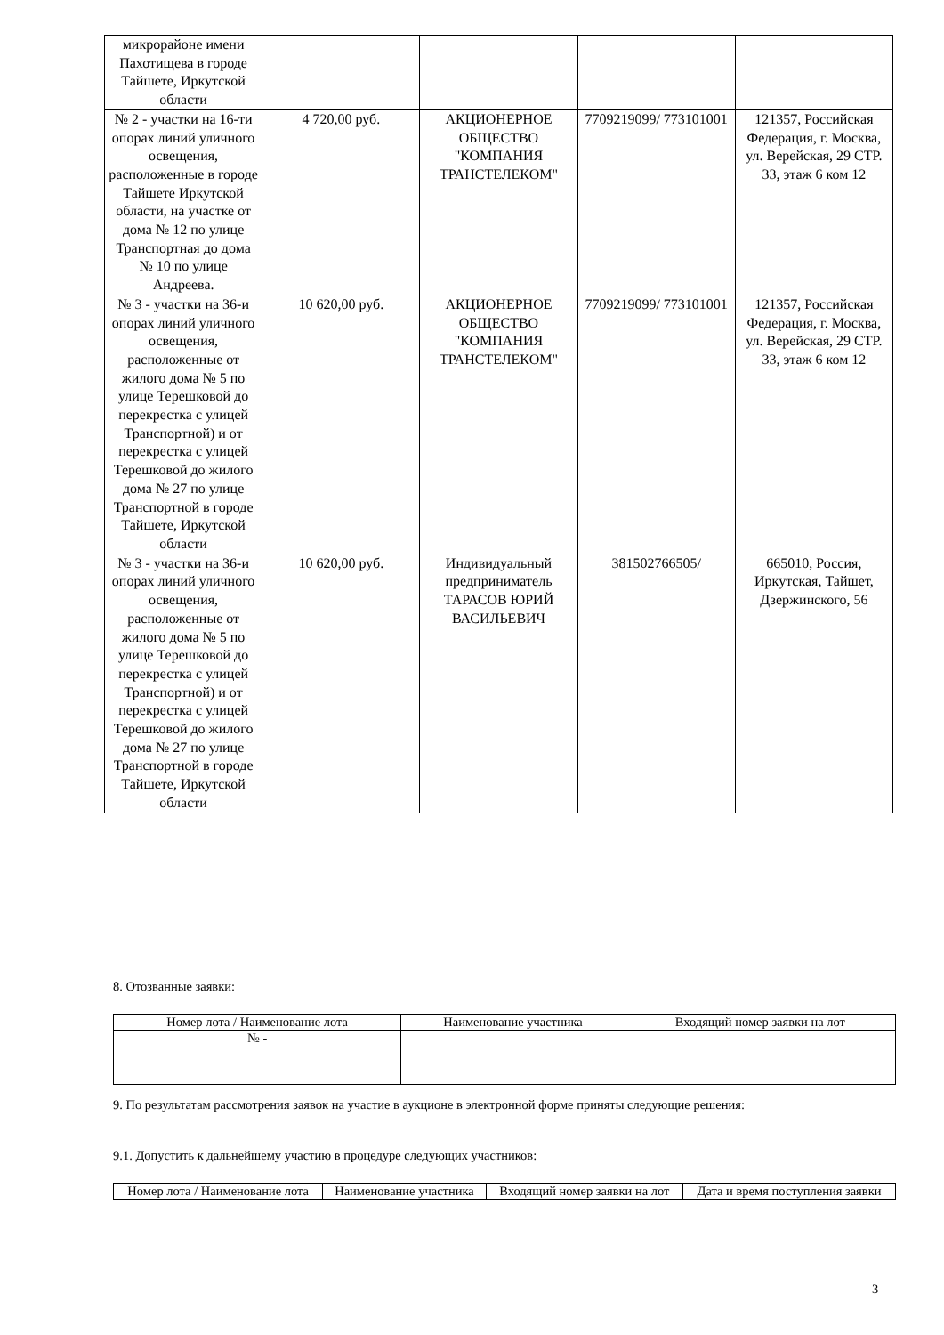| микрорайоне имени Пахотищева в городе Тайшете, Иркутской области | | | | |
| № 2 - участки на 16-ти опорах линий уличного освещения, расположенные в городе Тайшете Иркутской области, на участке от дома № 12 по улице Транспортная до дома № 10 по улице Андреева. | 4 720,00 руб. | АКЦИОНЕРНОЕ ОБЩЕСТВО "КОМПАНИЯ ТРАНСТЕЛЕКОМ" | 7709219099/ 773101001 | 121357, Российская Федерация, г. Москва, ул. Верейская, 29 СТР. 33, этаж 6 ком 12 |
| № 3 - участки на 36-и опорах линий уличного освещения, расположенные от жилого дома № 5 по улице Терешковой до перекрестка с улицей Транспортной) и от перекрестка с улицей Терешковой до жилого дома № 27 по улице Транспортной в городе Тайшете, Иркутской области | 10 620,00 руб. | АКЦИОНЕРНОЕ ОБЩЕСТВО "КОМПАНИЯ ТРАНСТЕЛЕКОМ" | 7709219099/ 773101001 | 121357, Российская Федерация, г. Москва, ул. Верейская, 29 СТР. 33, этаж 6 ком 12 |
| № 3 - участки на 36-и опорах линий уличного освещения, расположенные от жилого дома № 5 по улице Терешковой до перекрестка с улицей Транспортной) и от перекрестка с улицей Терешковой до жилого дома № 27 по улице Транспортной в городе Тайшете, Иркутской области | 10 620,00 руб. | Индивидуальный предприниматель ТАРАСОВ ЮРИЙ ВАСИЛЬЕВИЧ | 381502766505/ | 665010, Россия, Иркутская, Тайшет, Дзержинского, 56 |
8. Отозванные заявки:
| Номер лота / Наименование лота | Наименование участника | Входящий номер заявки на лот |
| --- | --- | --- |
| № - | | |
9. По результатам рассмотрения заявок на участие в аукционе в электронной форме приняты следующие решения:
9.1. Допустить к дальнейшему участию в процедуре следующих участников:
| Номер лота / Наименование лота | Наименование участника | Входящий номер заявки на лот | Дата и время поступления заявки |
| --- | --- | --- | --- |
3